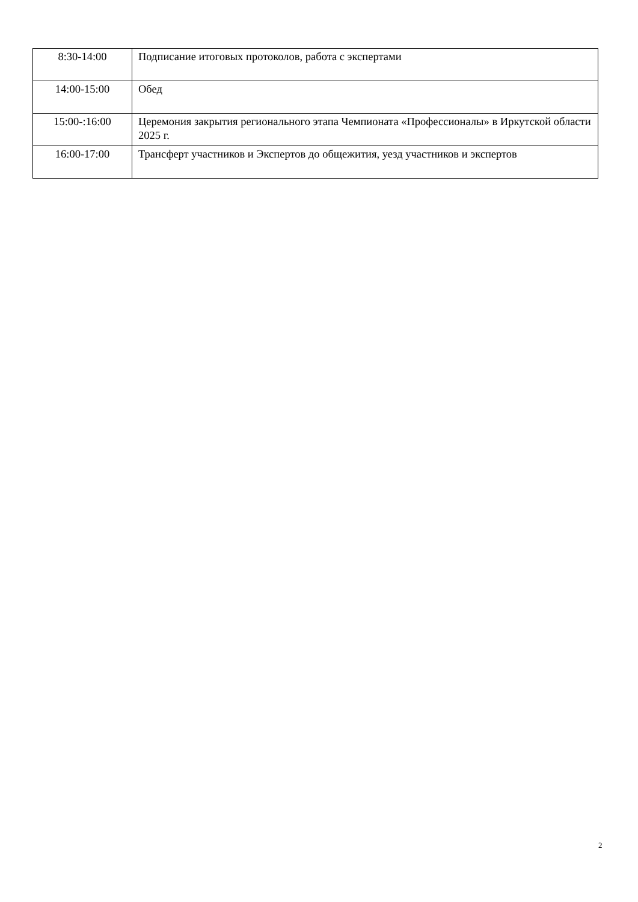| 8:30-14:00 | Подписание итоговых протоколов, работа с экспертами |
| 14:00-15:00 | Обед |
| 15:00-:16:00 | Церемония закрытия регионального этапа Чемпионата «Профессионалы» в Иркутской области 2025 г. |
| 16:00-17:00 | Трансферт участников и Экспертов до общежития, уезд участников и экспертов |
2